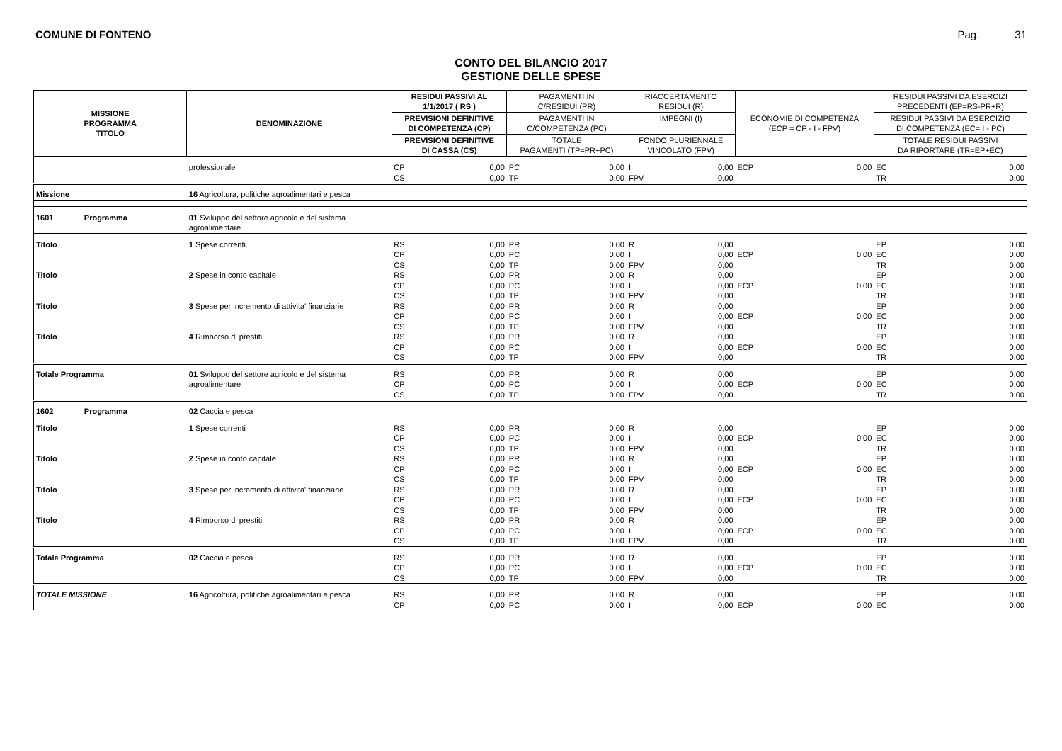COMUNE DI FONTENO Pag. 31
CONTO DEL BILANCIO 2017
GESTIONE DELLE SPESE
| MISSIONE PROGRAMMA TITOLO | | DENOMINAZIONE | RESIDUI PASSIVI AL 1/1/2017 ( RS ) | | PAGAMENTI IN C/RESIDUI (PR) | | RIACCERTAMENTO RESIDUI (R) | | ECONOMIE DI COMPETENZA (ECP = CP - I - FPV) | | RESIDUI PASSIVI DA ESERCIZI PRECEDENTI (EP=RS-PR+R) | |
| --- | --- | --- | --- | --- | --- | --- | --- | --- | --- | --- | --- | --- |
| | | | PREVISIONI DEFINITIVE DI COMPETENZA (CP) | | PAGAMENTI IN C/COMPETENZA (PC) | | IMPEGNI (I) | | | | RESIDUI PASSIVI DA ESERCIZIO DI COMPETENZA (EC= I - PC) | |
| | | | PREVISIONI DEFINITIVE DI CASSA (CS) | | TOTALE PAGAMENTI (TP=PR+PC) | | FONDO PLURIENNALE VINCOLATO (FPV) | | | | TOTALE RESIDUI PASSIVI DA RIPORTARE (TR=EP+EC) | |
| | | professionale | CP CS | 0,00 0,00 | PC TP | 0,00 0,00 | I FPV | 0,00 0,00 | ECP | 0,00 | EC TR | 0,00 0,00 |
| Missione | | 16 Agricoltura, politiche agroalimentari e pesca | | | | | | | | | | |
| 1601 | Programma | 01 Sviluppo del settore agricolo e del sistema agroalimentare | | | | | | | | | | |
| Titolo | | 1 Spese correnti | RS CP CS | 0,00 0,00 0,00 | PR PC TP | 0,00 0,00 0,00 | R I FPV | 0,00 0,00 0,00 | ECP | 0,00 | EP EC TR | 0,00 0,00 0,00 |
| Titolo | | 2 Spese in conto capitale | RS CP CS | 0,00 0,00 0,00 | PR PC TP | 0,00 0,00 0,00 | R I FPV | 0,00 0,00 0,00 | ECP | 0,00 | EP EC TR | 0,00 0,00 0,00 |
| Titolo | | 3 Spese per incremento di attivita' finanziarie | RS CP CS | 0,00 0,00 0,00 | PR PC TP | 0,00 0,00 0,00 | R I FPV | 0,00 0,00 0,00 | ECP | 0,00 | EP EC TR | 0,00 0,00 0,00 |
| Titolo | | 4 Rimborso di prestiti | RS CP CS | 0,00 0,00 0,00 | PR PC TP | 0,00 0,00 0,00 | R I FPV | 0,00 0,00 0,00 | ECP | 0,00 | EP EC TR | 0,00 0,00 0,00 |
| Totale Programma | | 01 Sviluppo del settore agricolo e del sistema agroalimentare | RS CP CS | 0,00 0,00 0,00 | PR PC TP | 0,00 0,00 0,00 | R I FPV | 0,00 0,00 0,00 | ECP | 0,00 | EP EC TR | 0,00 0,00 0,00 |
| 1602 | Programma | 02 Caccia e pesca | | | | | | | | | | |
| Titolo | | 1 Spese correnti | RS CP CS | 0,00 0,00 0,00 | PR PC TP | 0,00 0,00 0,00 | R I FPV | 0,00 0,00 0,00 | ECP | 0,00 | EP EC TR | 0,00 0,00 0,00 |
| Titolo | | 2 Spese in conto capitale | RS CP CS | 0,00 0,00 0,00 | PR PC TP | 0,00 0,00 0,00 | R I FPV | 0,00 0,00 0,00 | ECP | 0,00 | EP EC TR | 0,00 0,00 0,00 |
| Titolo | | 3 Spese per incremento di attivita' finanziarie | RS CP CS | 0,00 0,00 0,00 | PR PC TP | 0,00 0,00 0,00 | R I FPV | 0,00 0,00 0,00 | ECP | 0,00 | EP EC TR | 0,00 0,00 0,00 |
| Titolo | | 4 Rimborso di prestiti | RS CP CS | 0,00 0,00 0,00 | PR PC TP | 0,00 0,00 0,00 | R I FPV | 0,00 0,00 0,00 | ECP | 0,00 | EP EC TR | 0,00 0,00 0,00 |
| Totale Programma | | 02 Caccia e pesca | RS CP CS | 0,00 0,00 0,00 | PR PC TP | 0,00 0,00 0,00 | R I FPV | 0,00 0,00 0,00 | ECP | 0,00 | EP EC TR | 0,00 0,00 0,00 |
| TOTALE MISSIONE | | 16 Agricoltura, politiche agroalimentari e pesca | RS CP | 0,00 0,00 | PR PC | 0,00 0,00 | R I | 0,00 0,00 | ECP | 0,00 | EP EC | 0,00 0,00 |